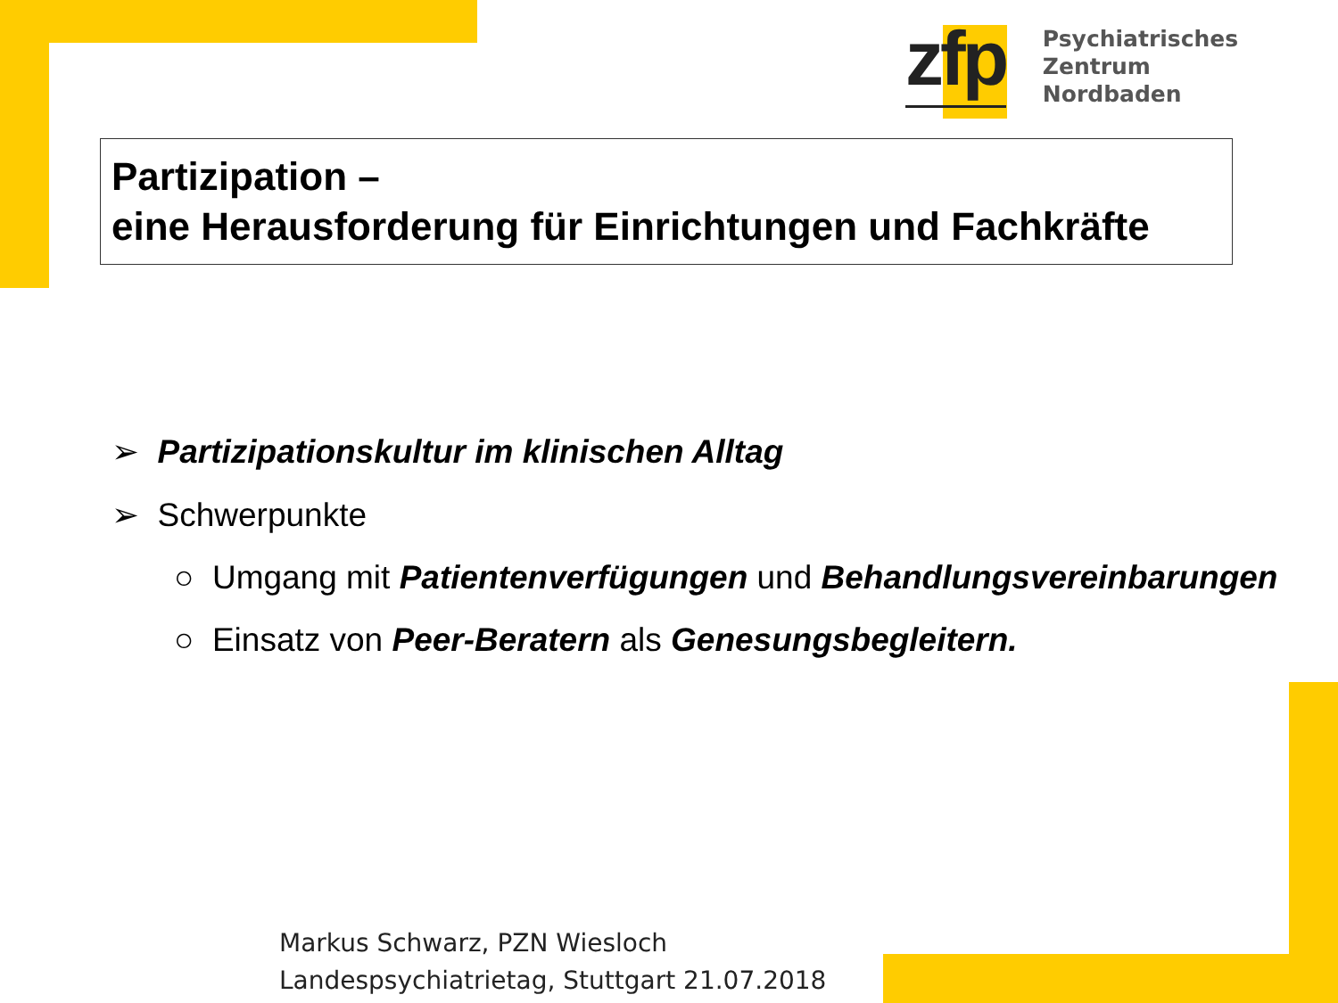zfp
Psychiatrisches Zentrum
Nordbaden
Partizipation –
eine Herausforderung für Einrichtungen und Fachkräfte
➢ Partizipationskultur im klinischen Alltag
➢ Schwerpunkte
○ Umgang mit Patientenverfügungen und Behandlungsvereinbarungen
○ Einsatz von Peer-Beratern als Genesungsbegleitern.
Markus Schwarz, PZN Wiesloch
Landespsychiatrietag, Stuttgart 21.07.2018